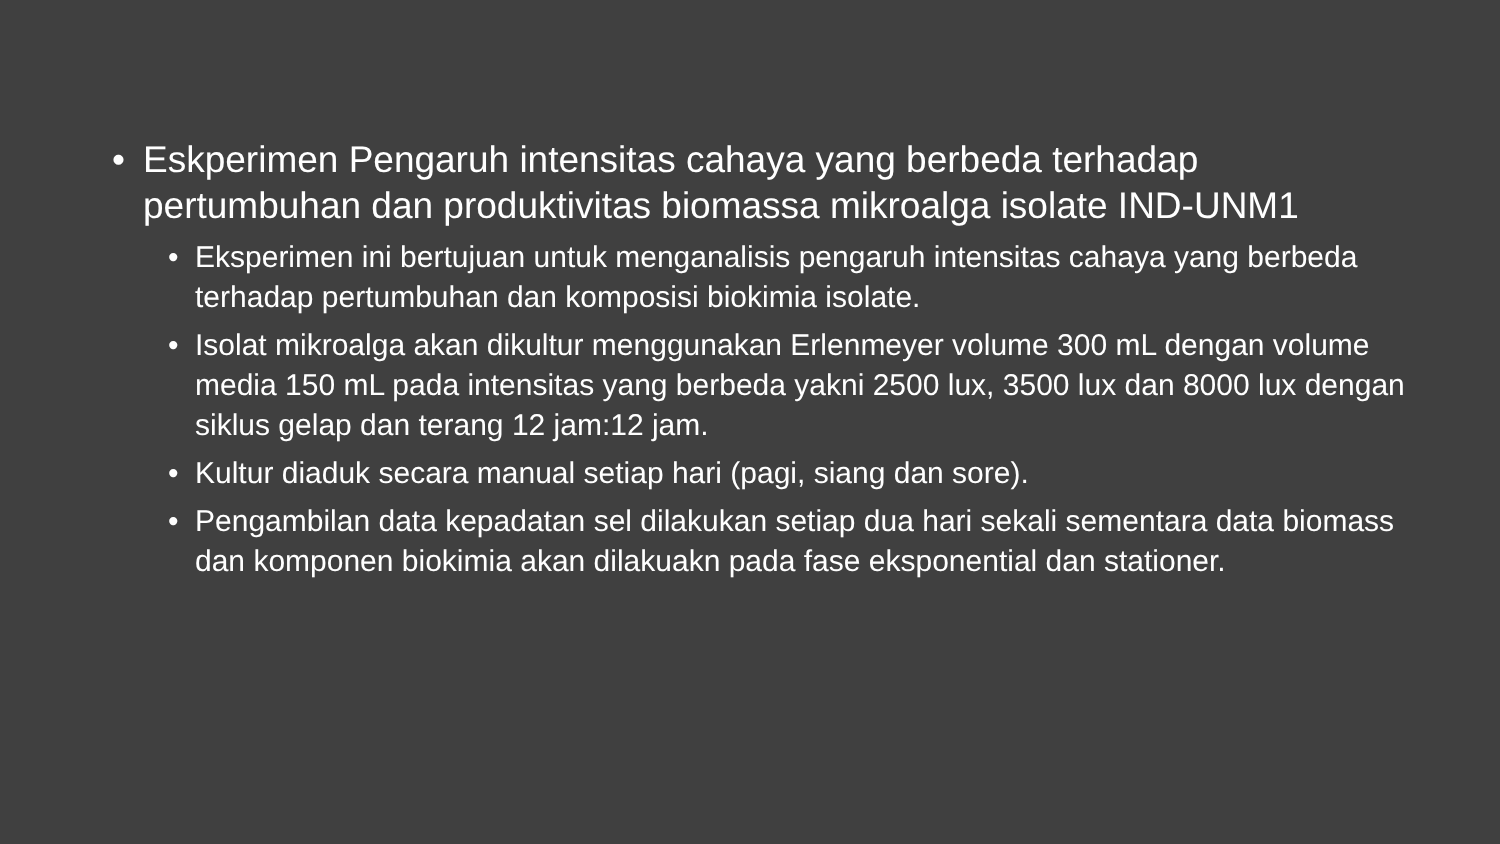• Eskperimen Pengaruh intensitas cahaya yang berbeda terhadap pertumbuhan dan produktivitas biomassa mikroalga isolate IND-UNM1
• Eksperimen ini bertujuan untuk menganalisis pengaruh intensitas cahaya yang berbeda terhadap pertumbuhan dan komposisi biokimia isolate.
• Isolat mikroalga akan dikultur menggunakan Erlenmeyer volume 300 mL dengan volume media 150 mL pada intensitas yang berbeda yakni 2500 lux, 3500 lux dan 8000 lux dengan siklus gelap dan terang 12 jam:12 jam.
• Kultur diaduk secara manual setiap hari (pagi, siang dan sore).
• Pengambilan data kepadatan sel dilakukan setiap dua hari sekali sementara data biomass dan komponen biokimia akan dilakuakn pada fase eksponential dan stationer.